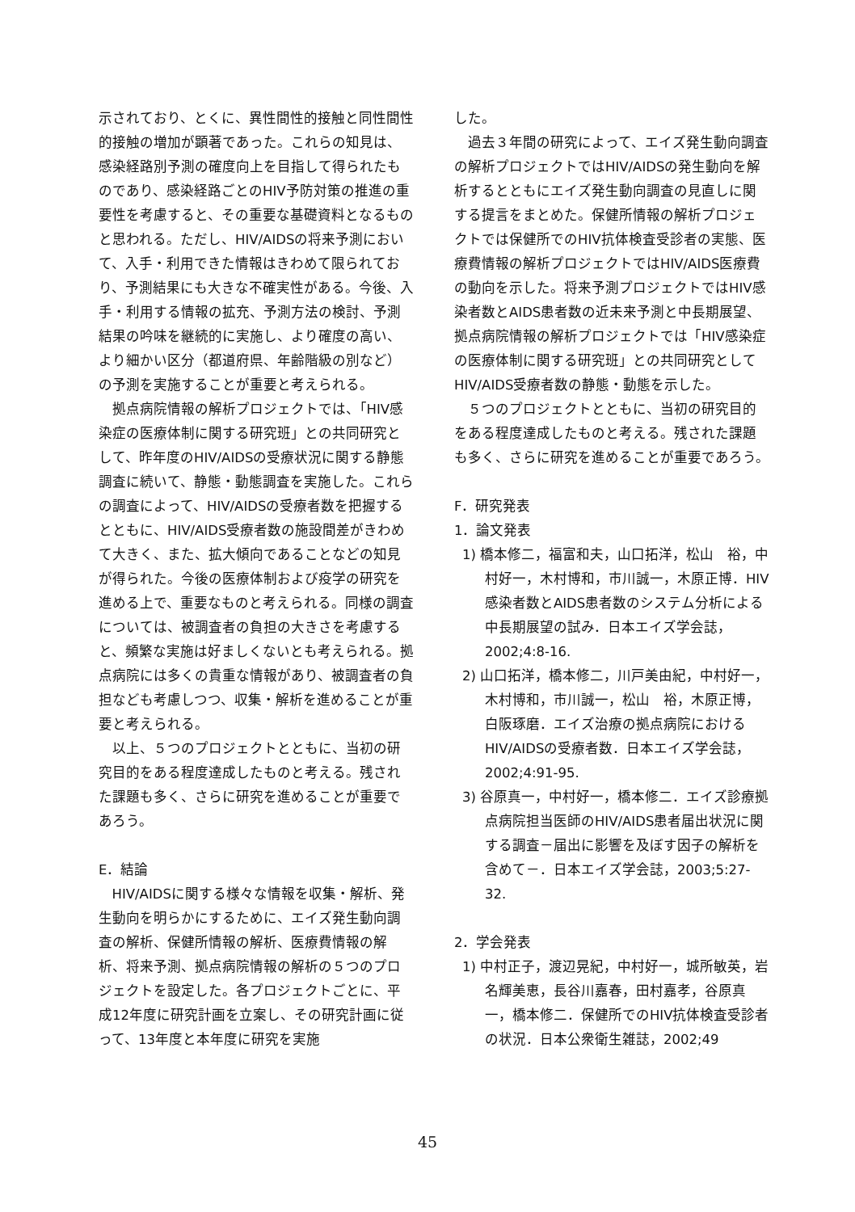示されており、とくに、異性間性的接触と同性間性的接触の増加が顕著であった。これらの知見は、感染経路別予測の確度向上を目指して得られたものであり、感染経路ごとのHIV予防対策の推進の重要性を考慮すると、その重要な基礎資料となるものと思われる。ただし、HIV/AIDSの将来予測において、入手・利用できた情報はきわめて限られており、予測結果にも大きな不確実性がある。今後、入手・利用する情報の拡充、予測方法の検討、予測結果の吟味を継続的に実施し、より確度の高い、より細かい区分（都道府県、年齢階級の別など）の予測を実施することが重要と考えられる。
拠点病院情報の解析プロジェクトでは、「HIV感染症の医療体制に関する研究班」との共同研究として、昨年度のHIV/AIDSの受療状況に関する静態調査に続いて、静態・動態調査を実施した。これらの調査によって、HIV/AIDSの受療者数を把握するとともに、HIV/AIDS受療者数の施設間差がきわめて大きく、また、拡大傾向であることなどの知見が得られた。今後の医療体制および疫学の研究を進める上で、重要なものと考えられる。同様の調査については、被調査者の負担の大きさを考慮すると、頻繁な実施は好ましくないとも考えられる。拠点病院には多くの貴重な情報があり、被調査者の負担なども考慮しつつ、収集・解析を進めることが重要と考えられる。
以上、５つのプロジェクトとともに、当初の研究目的をある程度達成したものと考える。残された課題も多く、さらに研究を進めることが重要であろう。
E．結論
HIV/AIDSに関する様々な情報を収集・解析、発生動向を明らかにするために、エイズ発生動向調査の解析、保健所情報の解析、医療費情報の解析、将来予測、拠点病院情報の解析の５つのプロジェクトを設定した。各プロジェクトごとに、平成12年度に研究計画を立案し、その研究計画に従って、13年度と本年度に研究を実施
した。
過去３年間の研究によって、エイズ発生動向調査の解析プロジェクトではHIV/AIDSの発生動向を解析するとともにエイズ発生動向調査の見直しに関する提言をまとめた。保健所情報の解析プロジェクトでは保健所でのHIV抗体検査受診者の実態、医療費情報の解析プロジェクトではHIV/AIDS医療費の動向を示した。将来予測プロジェクトではHIV感染者数とAIDS患者数の近未来予測と中長期展望、拠点病院情報の解析プロジェクトでは「HIV感染症の医療体制に関する研究班」との共同研究としてHIV/AIDS受療者数の静態・動態を示した。
５つのプロジェクトとともに、当初の研究目的をある程度達成したものと考える。残された課題も多く、さらに研究を進めることが重要であろう。
F．研究発表
1．論文発表
1) 橋本修二，福富和夫，山口拓洋，松山　裕，中村好一，木村博和，市川誠一，木原正博．HIV感染者数とAIDS患者数のシステム分析による中長期展望の試み．日本エイズ学会誌，2002;4:8-16.
2) 山口拓洋，橋本修二，川戸美由紀，中村好一，木村博和，市川誠一，松山　裕，木原正博，白阪琢磨．エイズ治療の拠点病院におけるHIV/AIDSの受療者数．日本エイズ学会誌，2002;4:91-95.
3) 谷原真一，中村好一，橋本修二．エイズ診療拠点病院担当医師のHIV/AIDS患者届出状況に関する調査－届出に影響を及ぼす因子の解析を含めて－．日本エイズ学会誌，2003;5:27-32.
2．学会発表
1) 中村正子，渡辺晃紀，中村好一，城所敏英，岩名輝美恵，長谷川嘉春，田村嘉孝，谷原真一，橋本修二．保健所でのHIV抗体検査受診者の状況．日本公衆衛生雑誌，2002;49
45